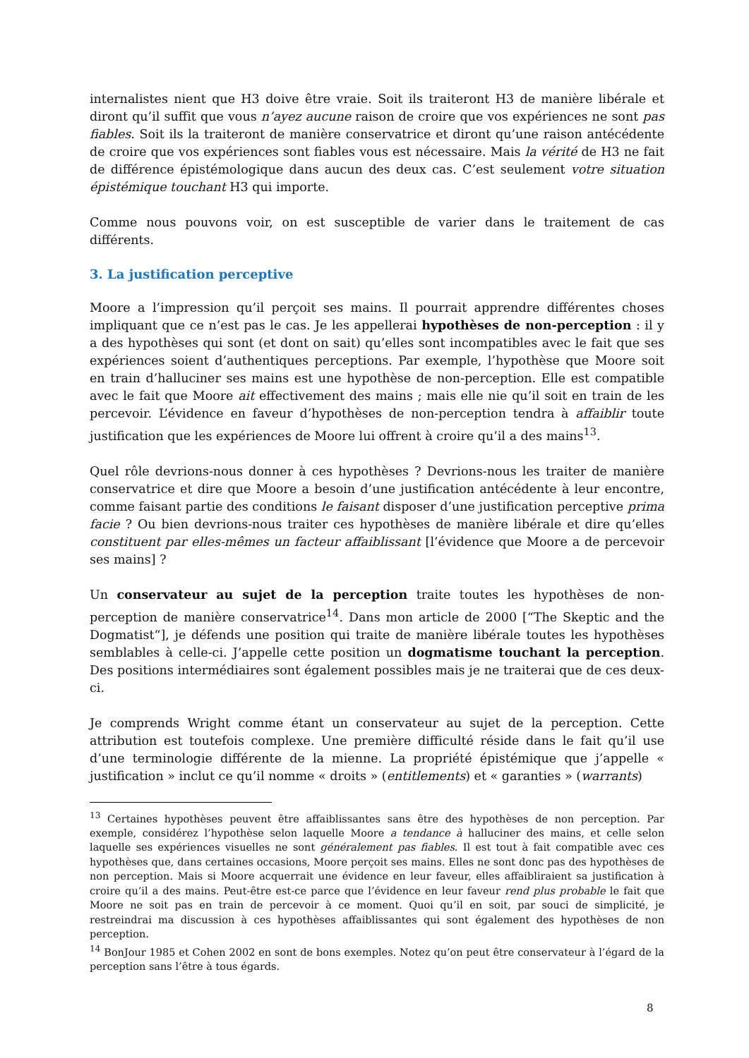internalistes nient que H3 doive être vraie. Soit ils traiteront H3 de manière libérale et diront qu’il suffit que vous n’ayez aucune raison de croire que vos expériences ne sont pas fiables. Soit ils la traiteront de manière conservatrice et diront qu’une raison antécédente de croire que vos expériences sont fiables vous est nécessaire. Mais la vérité de H3 ne fait de différence épistémologique dans aucun des deux cas. C’est seulement votre situation épistémique touchant H3 qui importe.
Comme nous pouvons voir, on est susceptible de varier dans le traitement de cas différents.
3. La justification perceptive
Moore a l’impression qu’il perçoit ses mains. Il pourrait apprendre différentes choses impliquant que ce n’est pas le cas. Je les appellerai hypothèses de non-perception : il y a des hypothèses qui sont (et dont on sait) qu’elles sont incompatibles avec le fait que ses expériences soient d’authentiques perceptions. Par exemple, l’hypothèse que Moore soit en train d’halluciner ses mains est une hypothèse de non-perception. Elle est compatible avec le fait que Moore ait effectivement des mains ; mais elle nie qu’il soit en train de les percevoir. L’évidence en faveur d’hypothèses de non-perception tendra à affaiblir toute justification que les expériences de Moore lui offrent à croire qu’il a des mains<sup>13</sup>.
Quel rôle devrions-nous donner à ces hypothèses ? Devrions-nous les traiter de manière conservatrice et dire que Moore a besoin d’une justification antécédente à leur encontre, comme faisant partie des conditions le faisant disposer d’une justification perceptive prima facie ? Ou bien devrions-nous traiter ces hypothèses de manière libérale et dire qu’elles constituent par elles-mêmes un facteur affaiblissant [l’évidence que Moore a de percevoir ses mains] ?
Un conservateur au sujet de la perception traite toutes les hypothèses de non-perception de manière conservatrice<sup>14</sup>. Dans mon article de 2000 [“The Skeptic and the Dogmatist“], je défends une position qui traite de manière libérale toutes les hypothèses semblables à celle-ci. J’appelle cette position un dogmatisme touchant la perception. Des positions intermédiaires sont également possibles mais je ne traiterai que de ces deux-ci.
Je comprends Wright comme étant un conservateur au sujet de la perception. Cette attribution est toutefois complexe. Une première difficulté réside dans le fait qu’il use d’une terminologie différente de la mienne. La propriété épistémique que j’appelle « justification » inclut ce qu’il nomme « droits » (entitlements) et « garanties » (warrants)
<sup>13</sup> Certaines hypothèses peuvent être affaiblissantes sans être des hypothèses de non perception. Par exemple, considérez l’hypothèse selon laquelle Moore a tendance à halluciner des mains, et celle selon laquelle ses expériences visuelles ne sont généralement pas fiables. Il est tout à fait compatible avec ces hypothèses que, dans certaines occasions, Moore perçoit ses mains. Elles ne sont donc pas des hypothèses de non perception. Mais si Moore acquerrait une évidence en leur faveur, elles affaibliraient sa justification à croire qu’il a des mains. Peut-être est-ce parce que l’évidence en leur faveur rend plus probable le fait que Moore ne soit pas en train de percevoir à ce moment. Quoi qu’il en soit, par souci de simplicité, je restreindrai ma discussion à ces hypothèses affaiblissantes qui sont également des hypothèses de non perception.
<sup>14</sup> BonJour 1985 et Cohen 2002 en sont de bons exemples. Notez qu’on peut être conservateur à l’égard de la perception sans l’être à tous égards.
8